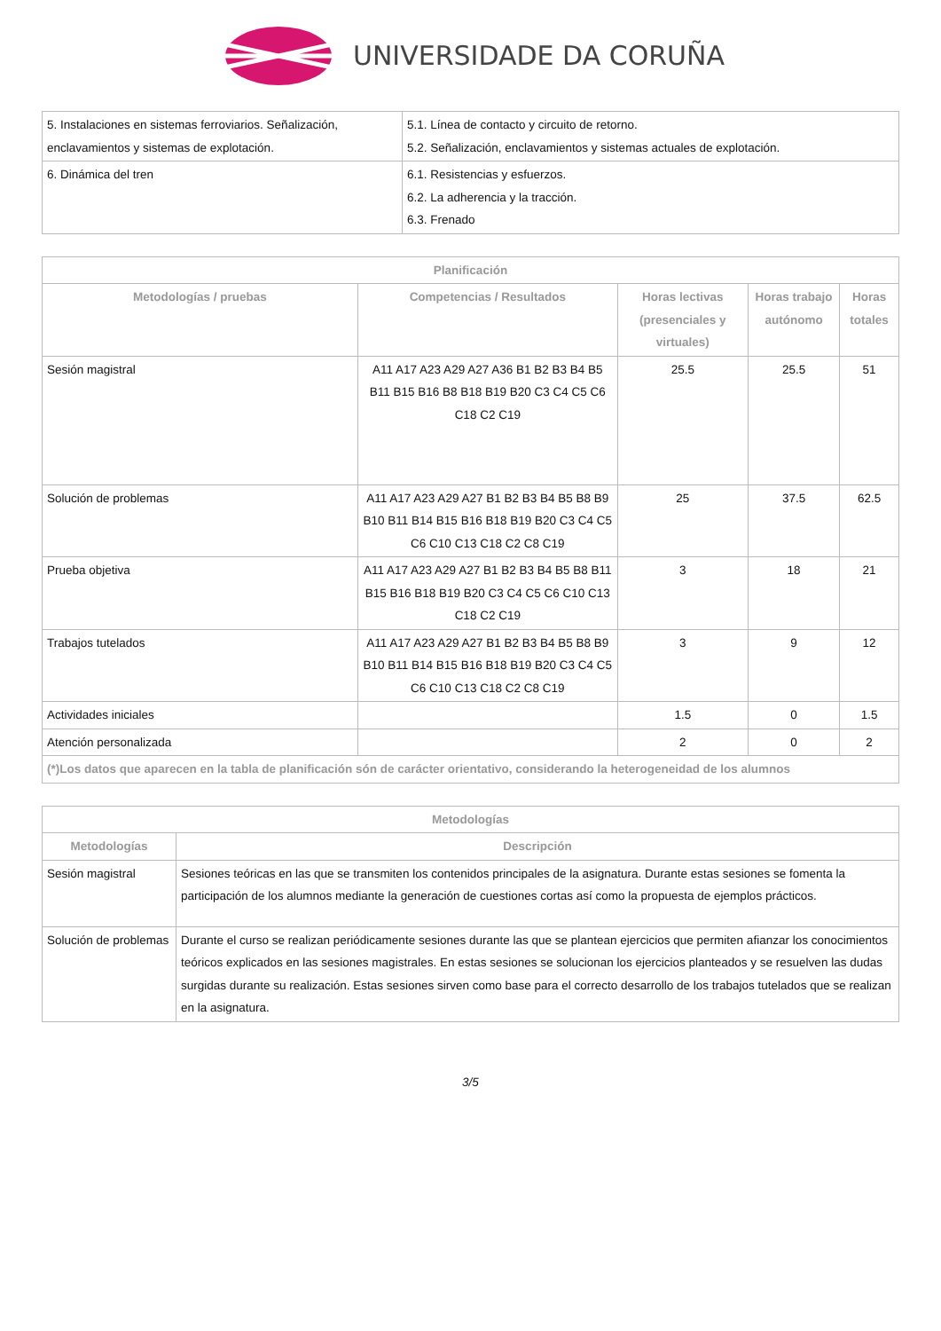UNIVERSIDADE DA CORUÑA
| 5. Instalaciones en sistemas ferroviarios. Señalización, enclavamientos y sistemas de explotación. | 5.1. Línea de contacto y circuito de retorno. 5.2. Señalización, enclavamientos y sistemas actuales de explotación. |
| 6. Dinámica del tren | 6.1. Resistencias y esfuerzos. 6.2. La adherencia y la tracción. 6.3. Frenado |
| Planificación | | | | |
| --- | --- | --- | --- | --- |
| Metodologías / pruebas | Competencias / Resultados | Horas lectivas (presenciales y virtuales) | Horas trabajo autónomo | Horas totales |
| Sesión magistral | A11 A17 A23 A29 A27 A36 B1 B2 B3 B4 B5 B11 B15 B16 B8 B18 B19 B20 C3 C4 C5 C6 C18 C2 C19 | 25.5 | 25.5 | 51 |
| Solución de problemas | A11 A17 A23 A29 A27 B1 B2 B3 B4 B5 B8 B9 B10 B11 B14 B15 B16 B18 B19 B20 C3 C4 C5 C6 C10 C13 C18 C2 C8 C19 | 25 | 37.5 | 62.5 |
| Prueba objetiva | A11 A17 A23 A29 A27 B1 B2 B3 B4 B5 B8 B11 B15 B16 B18 B19 B20 C3 C4 C5 C6 C10 C13 C18 C2 C19 | 3 | 18 | 21 |
| Trabajos tutelados | A11 A17 A23 A29 A27 B1 B2 B3 B4 B5 B8 B9 B10 B11 B14 B15 B16 B18 B19 B20 C3 C4 C5 C6 C10 C13 C18 C2 C8 C19 | 3 | 9 | 12 |
| Actividades iniciales | | 1.5 | 0 | 1.5 |
| Atención personalizada | | 2 | 0 | 2 |
| (*)Los datos que aparecen en la tabla de planificación són de carácter orientativo, considerando la heterogeneidad de los alumnos | | | | |
| Metodologías | |
| --- | --- |
| Metodologías | Descripción |
| Sesión magistral | Sesiones teóricas en las que se transmiten los contenidos principales de la asignatura. Durante estas sesiones se fomenta la participación de los alumnos mediante la generación de cuestiones cortas así como la propuesta de ejemplos prácticos. |
| Solución de problemas | Durante el curso se realizan periódicamente sesiones durante las que se plantean ejercicios que permiten afianzar los conocimientos teóricos explicados en las sesiones magistrales. En estas sesiones se solucionan los ejercicios planteados y se resuelven las dudas surgidas durante su realización. Estas sesiones sirven como base para el correcto desarrollo de los trabajos tutelados que se realizan en la asignatura. |
3/5